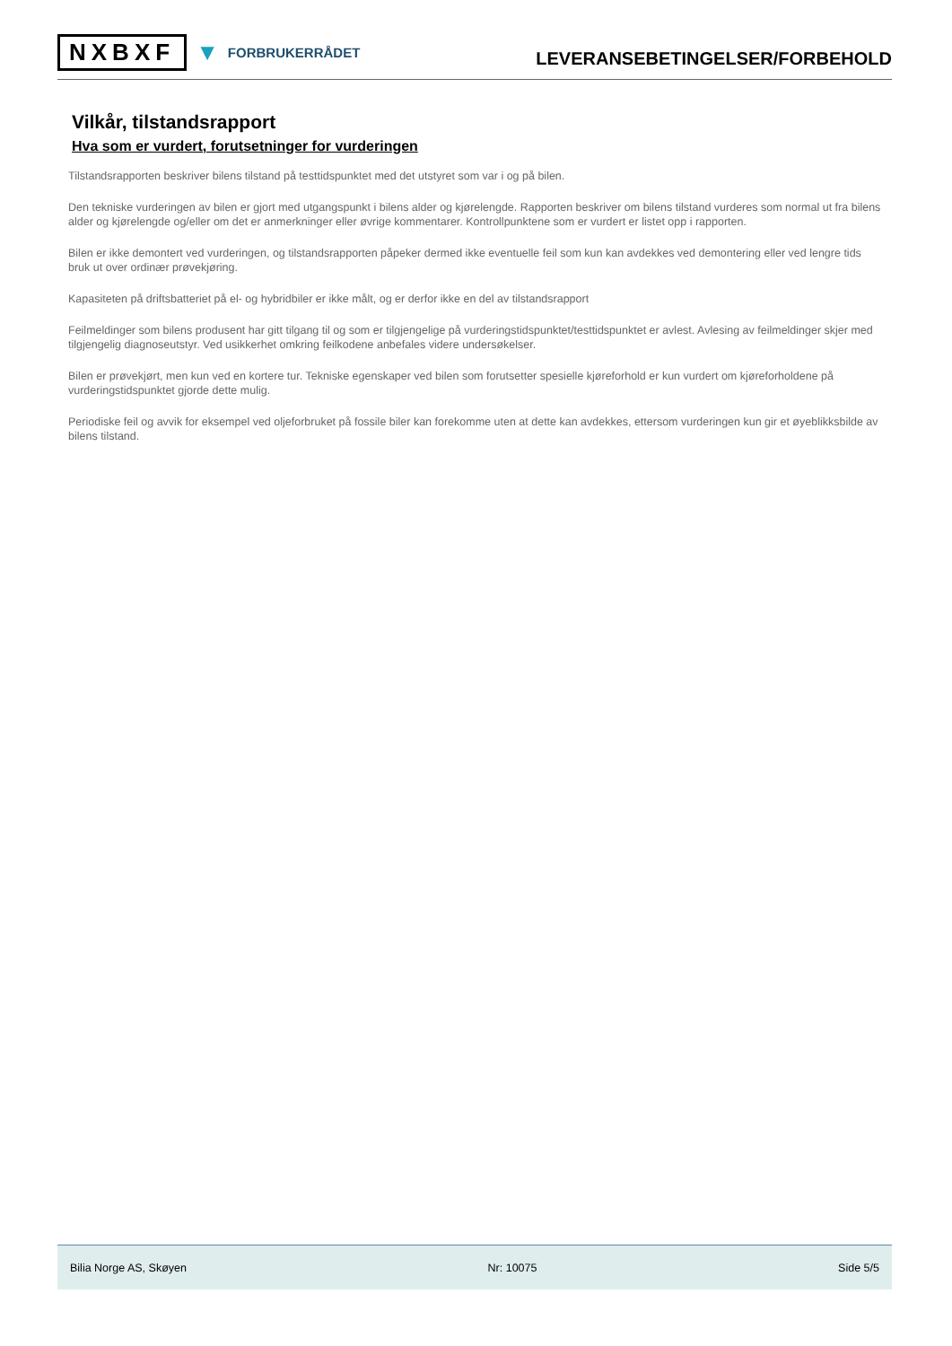NXBXF ▼ FORBRUKERRÅDET
LEVERANSEBETINGELSER/FORBEHOLD
Vilkår, tilstandsrapport
Hva som er vurdert, forutsetninger for vurderingen
Tilstandsrapporten beskriver bilens tilstand på testtidspunktet med det utstyret som var i og på bilen.
Den tekniske vurderingen av bilen er gjort med utgangspunkt i bilens alder og kjørelengde. Rapporten beskriver om bilens tilstand vurderes som normal ut fra bilens alder og kjørelengde og/eller om det er anmerkninger eller øvrige kommentarer. Kontrollpunktene som er vurdert er listet opp i rapporten.
Bilen er ikke demontert ved vurderingen, og tilstandsrapporten påpeker dermed ikke eventuelle feil som kun kan avdekkes ved demontering eller ved lengre tids bruk ut over ordinær prøvekjøring.
Kapasiteten på driftsbatteriet på el- og hybridbiler er ikke målt, og er derfor ikke en del av tilstandsrapport
Feilmeldinger som bilens produsent har gitt tilgang til og som er tilgjengelige på vurderingstidspunktet/testtidspunktet er avlest. Avlesing av feilmeldinger skjer med tilgjengelig diagnoseutstyr. Ved usikkerhet omkring feilkodene anbefales videre undersøkelser.
Bilen er prøvekjørt, men kun ved en kortere tur. Tekniske egenskaper ved bilen som forutsetter spesielle kjøreforhold er kun vurdert om kjøreforholdene på vurderingstidspunktet gjorde dette mulig.
Periodiske feil og avvik for eksempel ved oljeforbruket på fossile biler kan forekomme uten at dette kan avdekkes, ettersom vurderingen kun gir et øyeblikksbilde av bilens tilstand.
Bilia Norge AS, Skøyen Nr: 10075 Side 5/5